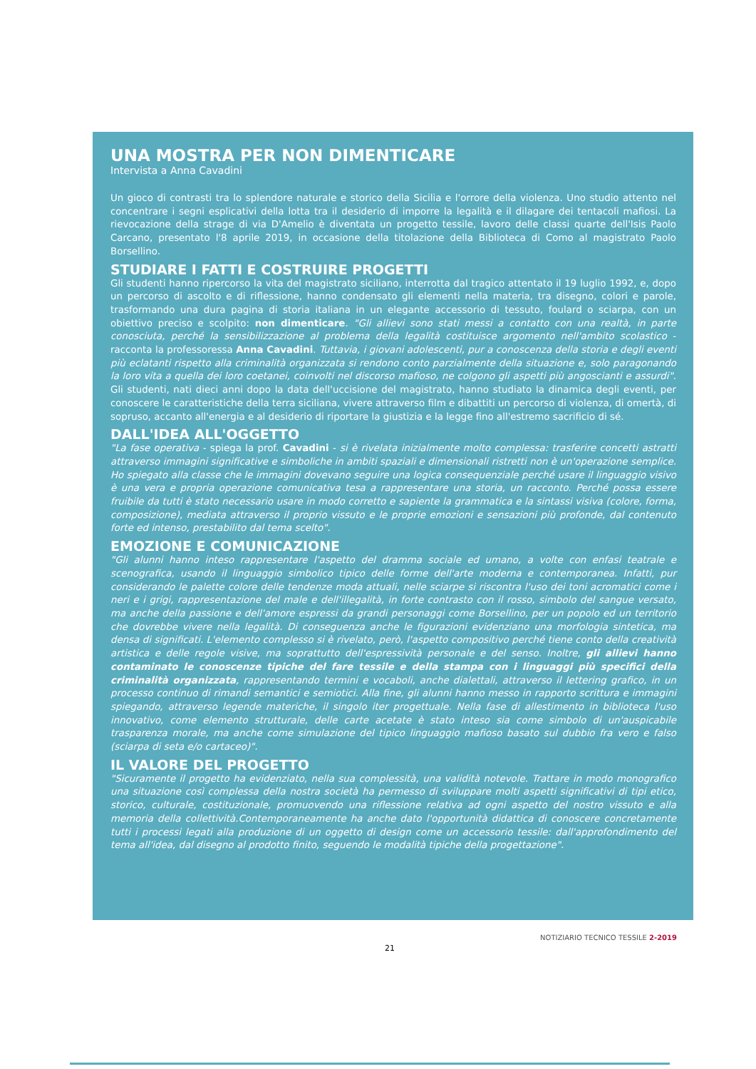UNA MOSTRA PER NON DIMENTICARE
Intervista a Anna Cavadini
Un gioco di contrasti tra lo splendore naturale e storico della Sicilia e l'orrore della violenza. Uno studio attento nel concentrare i segni esplicativi della lotta tra il desiderio di imporre la legalità e il dilagare dei tentacoli mafiosi. La rievocazione della strage di via D'Amelio è diventata un progetto tessile, lavoro delle classi quarte dell'Isis Paolo Carcano, presentato l'8 aprile 2019, in occasione della titolazione della Biblioteca di Como al magistrato Paolo Borsellino.
STUDIARE I FATTI E COSTRUIRE PROGETTI
Gli studenti hanno ripercorso la vita del magistrato siciliano, interrotta dal tragico attentato il 19 luglio 1992, e, dopo un percorso di ascolto e di riflessione, hanno condensato gli elementi nella materia, tra disegno, colori e parole, trasformando una dura pagina di storia italiana in un elegante accessorio di tessuto, foulard o sciarpa, con un obiettivo preciso e scolpito: non dimenticare. "Gli allievi sono stati messi a contatto con una realtà, in parte conosciuta, perché la sensibilizzazione al problema della legalità costituisce argomento nell'ambito scolastico - racconta la professoressa Anna Cavadini. Tuttavia, i giovani adolescenti, pur a conoscenza della storia e degli eventi più eclatanti rispetto alla criminalità organizzata si rendono conto parzialmente della situazione e, solo paragonando la loro vita a quella dei loro coetanei, coinvolti nel discorso mafioso, ne colgono gli aspetti più angoscianti e assurdi". Gli studenti, nati dieci anni dopo la data dell'uccisione del magistrato, hanno studiato la dinamica degli eventi, per conoscere le caratteristiche della terra siciliana, vivere attraverso film e dibattiti un percorso di violenza, di omertà, di sopruso, accanto all'energia e al desiderio di riportare la giustizia e la legge fino all'estremo sacrificio di sé.
DALL'IDEA ALL'OGGETTO
"La fase operativa - spiega la prof. Cavadini - si è rivelata inizialmente molto complessa: trasferire concetti astratti attraverso immagini significative e simboliche in ambiti spaziali e dimensionali ristretti non è un'operazione semplice. Ho spiegato alla classe che le immagini dovevano seguire una logica consequenziale perché usare il linguaggio visivo è una vera e propria operazione comunicativa tesa a rappresentare una storia, un racconto. Perché possa essere fruibile da tutti è stato necessario usare in modo corretto e sapiente la grammatica e la sintassi visiva (colore, forma, composizione), mediata attraverso il proprio vissuto e le proprie emozioni e sensazioni più profonde, dal contenuto forte ed intenso, prestabilito dal tema scelto".
EMOZIONE E COMUNICAZIONE
"Gli alunni hanno inteso rappresentare l'aspetto del dramma sociale ed umano, a volte con enfasi teatrale e scenografica, usando il linguaggio simbolico tipico delle forme dell'arte moderna e contemporanea. Infatti, pur considerando le palette colore delle tendenze moda attuali, nelle sciarpe si riscontra l'uso dei toni acromatici come i neri e i grigi, rappresentazione del male e dell'illegalità, in forte contrasto con il rosso, simbolo del sangue versato, ma anche della passione e dell'amore espressi da grandi personaggi come Borsellino, per un popolo ed un territorio che dovrebbe vivere nella legalità. Di conseguenza anche le figurazioni evidenziano una morfologia sintetica, ma densa di significati. L'elemento complesso si è rivelato, però, l'aspetto compositivo perché tiene conto della creatività artistica e delle regole visive, ma soprattutto dell'espressività personale e del senso. Inoltre, gli allievi hanno contaminato le conoscenze tipiche del fare tessile e della stampa con i linguaggi più specifici della criminalità organizzata, rappresentando termini e vocaboli, anche dialettali, attraverso il lettering grafico, in un processo continuo di rimandi semantici e semiotici. Alla fine, gli alunni hanno messo in rapporto scrittura e immagini spiegando, attraverso legende materiche, il singolo iter progettuale. Nella fase di allestimento in biblioteca l'uso innovativo, come elemento strutturale, delle carte acetate è stato inteso sia come simbolo di un'auspicabile trasparenza morale, ma anche come simulazione del tipico linguaggio mafioso basato sul dubbio fra vero e falso (sciarpa di seta e/o cartaceo)".
IL VALORE DEL PROGETTO
"Sicuramente il progetto ha evidenziato, nella sua complessità, una validità notevole. Trattare in modo monografico una situazione così complessa della nostra società ha permesso di sviluppare molti aspetti significativi di tipi etico, storico, culturale, costituzionale, promuovendo una riflessione relativa ad ogni aspetto del nostro vissuto e alla memoria della collettività.Contemporaneamente ha anche dato l'opportunità didattica di conoscere concretamente tutti i processi legati alla produzione di un oggetto di design come un accessorio tessile: dall'approfondimento del tema all'idea, dal disegno al prodotto finito, seguendo le modalità tipiche della progettazione".
NOTIZIARIO TECNICO TESSILE 2-2019
21